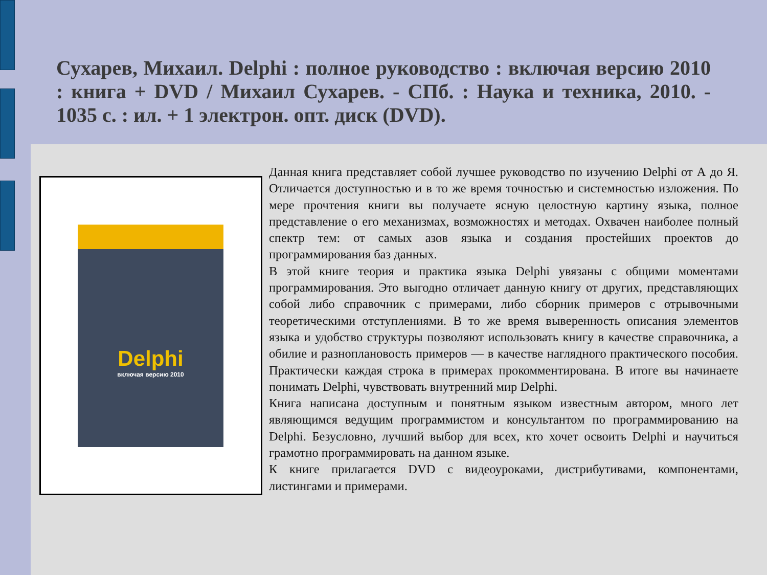Сухарев, Михаил. Delphi : полное руководство : включая версию 2010 : книга + DVD / Михаил Сухарев. - СПб. : Наука и техника, 2010. - 1035 с. : ил. + 1 электрон. опт. диск (DVD).
Delphi
включая версию 2010
Данная книга представляет собой лучшее руководство по изучению Delphi от А до Я. Отличается доступностью и в то же время точностью и системностью изложения. По мере прочтения книги вы получаете ясную целостную картину языка, полное представление о его механизмах, возможностях и методах. Охвачен наиболее полный спектр тем: от самых азов языка и создания простейших проектов до программирования баз данных.
В этой книге теория и практика языка Delphi увязаны с общими моментами программирования. Это выгодно отличает данную книгу от других, представляющих собой либо справочник с примерами, либо сборник примеров с отрывочными теоретическими отступлениями. В то же время выверенность описания элементов языка и удобство структуры позволяют использовать книгу в качестве справочника, а обилие и разноплановость примеров — в качестве наглядного практического пособия. Практически каждая строка в примерах прокомментирована. В итоге вы начинаете понимать Delphi, чувствовать внутренний мир Delphi.
Книга написана доступным и понятным языком известным автором, много лет являющимся ведущим программистом и консультантом по программированию на Delphi. Безусловно, лучший выбор для всех, кто хочет освоить Delphi и научиться грамотно программировать на данном языке.
К книге прилагается DVD с видеоуроками, дистрибутивами, компонентами, листингами и примерами.